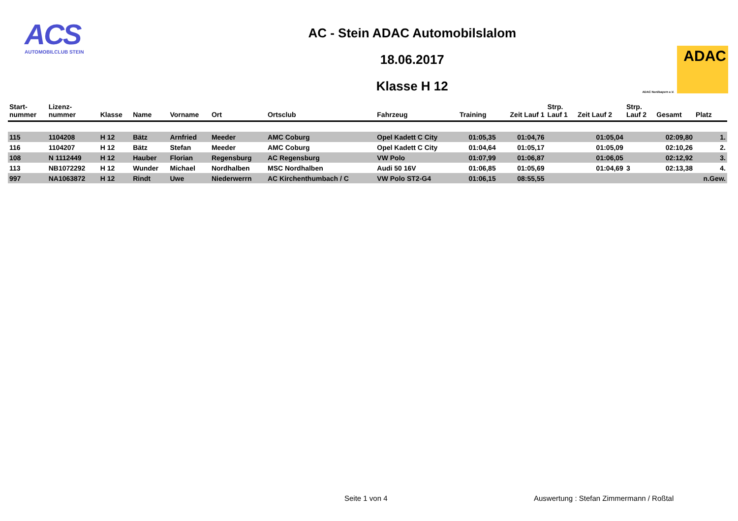ACS
AUTOMOBILCLUB STEIN
AC - Stein ADAC Automobilslalom
18.06.2017
Klasse H 12
ADAC Nordbayern e.V.
ADAC
| Start- nummer | Lizenz- nummer | Klasse | Name | Vorname | Ort | Ortsclub | Fahrzeug | Training | Zeit Lauf 1 | Strp. Lauf 1 | Zeit Lauf 2 | Strp. Lauf 2 | Gesamt | Platz |
| --- | --- | --- | --- | --- | --- | --- | --- | --- | --- | --- | --- | --- | --- | --- |
| 115 | 1104208 | H 12 | Bätz | Arnfried | Meeder | AMC Coburg | Opel Kadett C City | 01:05,35 | 01:04,76 | | 01:05,04 | | 02:09,80 | 1. |
| 116 | 1104207 | H 12 | Bätz | Stefan | Meeder | AMC Coburg | Opel Kadett C City | 01:04,64 | 01:05,17 | | 01:05,09 | | 02:10,26 | 2. |
| 108 | N 1112449 | H 12 | Hauber | Florian | Regensburg | AC Regensburg | VW Polo | 01:07,99 | 01:06,87 | | 01:06,05 | | 02:12,92 | 3. |
| 113 | NB1072292 | H 12 | Wunder | Michael | Nordhalben | MSC Nordhalben | Audi 50 16V | 01:06,85 | 01:05,69 | | 01:04,69 | 3 | 02:13,38 | 4. |
| 997 | NA1063872 | H 12 | Rindt | Uwe | Niederwerrn | AC Kirchenthumbach / C | VW Polo ST2-G4 | 01:06,15 | 08:55,55 | | | | | n.Gew. |
Seite 1 von 4
Auswertung : Stefan Zimmermann / Roßtal